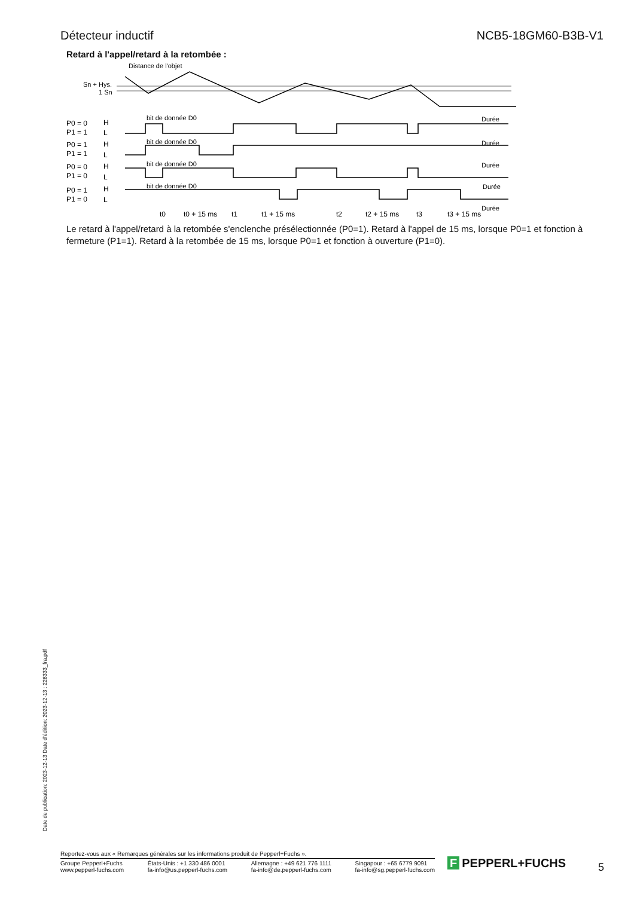Détecteur inductif NCB5-18GM60-B3B-V1
Retard à l'appel/retard à la retombée :
Distance de l'objet
Sn + Hys.
1 Sn
bit de donnée D0
bit de donnée D0
bit de donnée D0
bit de donnée D0
Durée
Durée
Durée
Durée
Durée
P0 = 0
P1 = 1
H
L
P0 = 1
P1 = 1
H
L
P0 = 0
P1 = 0
H
L
P0 = 1
P1 = 0
H
L
t0
t0 + 15 ms
t1
t1 + 15 ms
t2
t2 + 15 ms
t3
t3 + 15 ms
Le retard à l'appel/retard à la retombée s'enclenche présélectionnée (P0=1). Retard à l'appel de 15 ms, lorsque P0=1 et fonction à fermeture (P1=1). Retard à la retombée de 15 ms, lorsque P0=1 et fonction à ouverture (P1=0).
Date de publication: 2023-12-13 Date d'édition: 2023-12-13 : 226333_fra.pdf
Reportez-vous aux « Remarques générales sur les informations produit de Pepperl+Fuchs ».
Groupe Pepperl+Fuchs
www.pepperl-fuchs.com
États-Unis : +1 330 486 0001
fa-info@us.pepperl-fuchs.com
Allemagne : +49 621 776 1111
fa-info@de.pepperl-fuchs.com
Singapour : +65 6779 9091
fa-info@sg.pepperl-fuchs.com
F PEPPERL+FUCHS 5